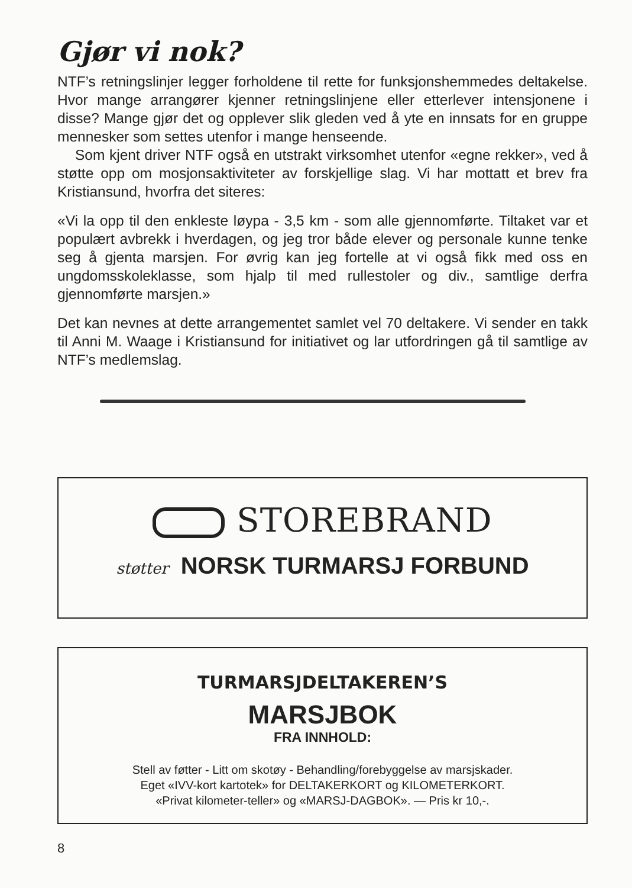Gjør vi nok?
NTF’s retningslinjer legger forholdene til rette for funksjonshem­medes deltakelse. Hvor mange arrangører kjenner retningslinjene eller etterlever intensjonene i disse? Mange gjør det og opplever slik gleden ved å yte en innsats for en gruppe mennesker som set­tes utenfor i mange henseende.
Som kjent driver NTF også en utstrakt virksomhet utenfor «egne rekker», ved å støtte opp om mosjonsaktiviteter av forskjellige slag. Vi har mottatt et brev fra Kristiansund, hvorfra det siteres:
«Vi la opp til den enkleste løypa - 3,5 km - som alle gjennomførte. Tiltaket var et populært avbrekk i hverdagen, og jeg tror både elever og personale kunne tenke seg å gjenta marsjen. For øvrig kan jeg fortelle at vi også fikk med oss en ungdomsskoleklasse, som hjalp til med rullestoler og div., samtlige derfra gjennomførte marsjen.»
Det kan nevnes at dette arrangementet samlet vel 70 deltakere. Vi sender en takk til Anni M. Waage i Kristiansund for initiativet og lar utfordringen gå til samtlige av NTF’s medlemslag.
STOREBRAND
støtter NORSK TURMARSJ FORBUND
TURMARSJDELTAKEREN’S
MARSJBOK
FRA INNHOLD:
Stell av føtter - Litt om skotøy - Behandling/forebyggelse av marsjskader.
Eget «IVV-kort kartotek» for DELTAKERKORT og KILOMETERKORT.
«Privat kilometer-teller» og «MARSJ-DAGBOK». — Pris kr 10,-.
8